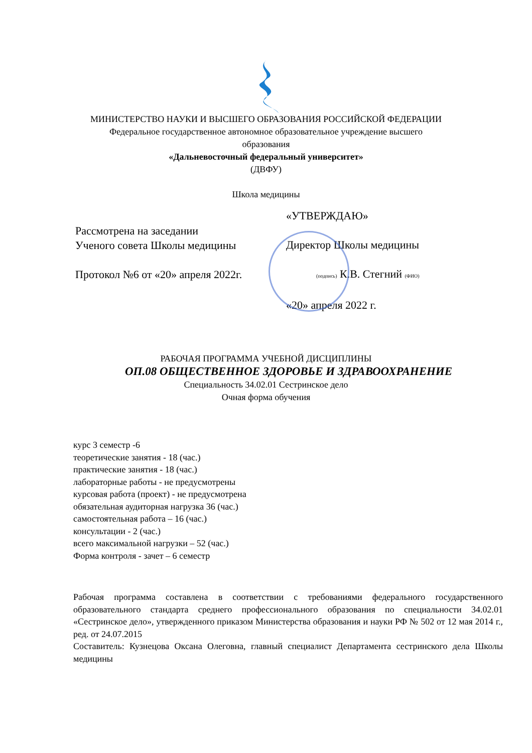МИНИСТЕРСТВО НАУКИ И ВЫСШЕГО ОБРАЗОВАНИЯ РОССИЙСКОЙ ФЕДЕРАЦИИ
Федеральное государственное автономное образовательное учреждение высшего
образования
«Дальневосточный федеральный университет»
(ДВФУ)
Школа медицины
Рассмотрена на заседании
Ученого совета Школы медицины
Протокол №6 от «20» апреля 2022г.
«УТВЕРЖДАЮ»
Директор Школы медицины
(подпись) К.В. Стегний (ФИО)
«20» апреля 2022 г.
РАБОЧАЯ ПРОГРАММА УЧЕБНОЙ ДИСЦИПЛИНЫ
ОП.08 ОБЩЕСТВЕННОЕ ЗДОРОВЬЕ И ЗДРАВООХРАНЕНИЕ
Специальность 34.02.01 Сестринское дело
Очная форма обучения
курс 3 семестр -6
теоретические занятия - 18 (час.)
практические занятия - 18 (час.)
лабораторные работы - не предусмотрены
курсовая работа (проект) - не предусмотрена
обязательная аудиторная нагрузка 36 (час.)
самостоятельная работа – 16 (час.)
консультации - 2 (час.)
всего максимальной нагрузки – 52 (час.)
Форма контроля - зачет – 6 семестр
Рабочая программа составлена в соответствии с требованиями федерального государственного образовательного стандарта среднего профессионального образования по специальности 34.02.01 «Сестринское дело», утвержденного приказом Министерства образования и науки РФ № 502 от 12 мая 2014 г., ред. от 24.07.2015
Составитель: Кузнецова Оксана Олеговна, главный специалист Департамента сестринского дела Школы медицины